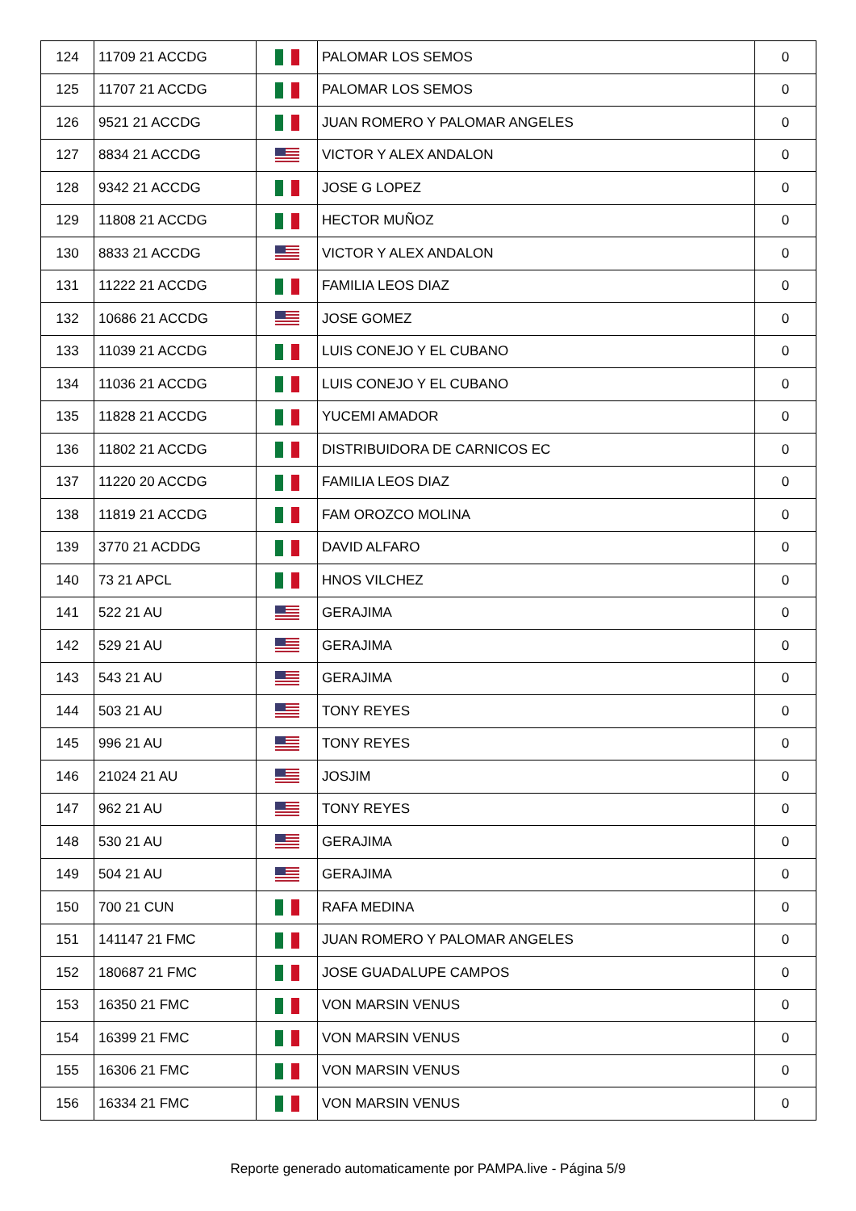| 124 | 11709 21 ACCDG | | PALOMAR LOS SEMOS | 0 |
| 125 | 11707 21 ACCDG | | PALOMAR LOS SEMOS | 0 |
| 126 | 9521 21 ACCDG | | JUAN ROMERO Y PALOMAR ANGELES | 0 |
| 127 | 8834 21 ACCDG | | VICTOR Y ALEX ANDALON | 0 |
| 128 | 9342 21 ACCDG | | JOSE G LOPEZ | 0 |
| 129 | 11808 21 ACCDG | | HECTOR MUÑOZ | 0 |
| 130 | 8833 21 ACCDG | | VICTOR Y ALEX ANDALON | 0 |
| 131 | 11222 21 ACCDG | | FAMILIA LEOS DIAZ | 0 |
| 132 | 10686 21 ACCDG | | JOSE GOMEZ | 0 |
| 133 | 11039 21 ACCDG | | LUIS CONEJO Y EL CUBANO | 0 |
| 134 | 11036 21 ACCDG | | LUIS CONEJO Y EL CUBANO | 0 |
| 135 | 11828 21 ACCDG | | YUCEMI AMADOR | 0 |
| 136 | 11802 21 ACCDG | | DISTRIBUIDORA DE CARNICOS EC | 0 |
| 137 | 11220 20 ACCDG | | FAMILIA LEOS DIAZ | 0 |
| 138 | 11819 21 ACCDG | | FAM OROZCO MOLINA | 0 |
| 139 | 3770 21 ACDDG | | DAVID ALFARO | 0 |
| 140 | 73 21 APCL | | HNOS VILCHEZ | 0 |
| 141 | 522 21 AU | | GERAJIMA | 0 |
| 142 | 529 21 AU | | GERAJIMA | 0 |
| 143 | 543 21 AU | | GERAJIMA | 0 |
| 144 | 503 21 AU | | TONY REYES | 0 |
| 145 | 996 21 AU | | TONY REYES | 0 |
| 146 | 21024 21 AU | | JOSJIM | 0 |
| 147 | 962 21 AU | | TONY REYES | 0 |
| 148 | 530 21 AU | | GERAJIMA | 0 |
| 149 | 504 21 AU | | GERAJIMA | 0 |
| 150 | 700 21 CUN | | RAFA MEDINA | 0 |
| 151 | 141147 21 FMC | | JUAN ROMERO Y PALOMAR ANGELES | 0 |
| 152 | 180687 21 FMC | | JOSE GUADALUPE CAMPOS | 0 |
| 153 | 16350 21 FMC | | VON MARSIN VENUS | 0 |
| 154 | 16399 21 FMC | | VON MARSIN VENUS | 0 |
| 155 | 16306 21 FMC | | VON MARSIN VENUS | 0 |
| 156 | 16334 21 FMC | | VON MARSIN VENUS | 0 |
Reporte generado automaticamente por PAMPA.live - Página 5/9